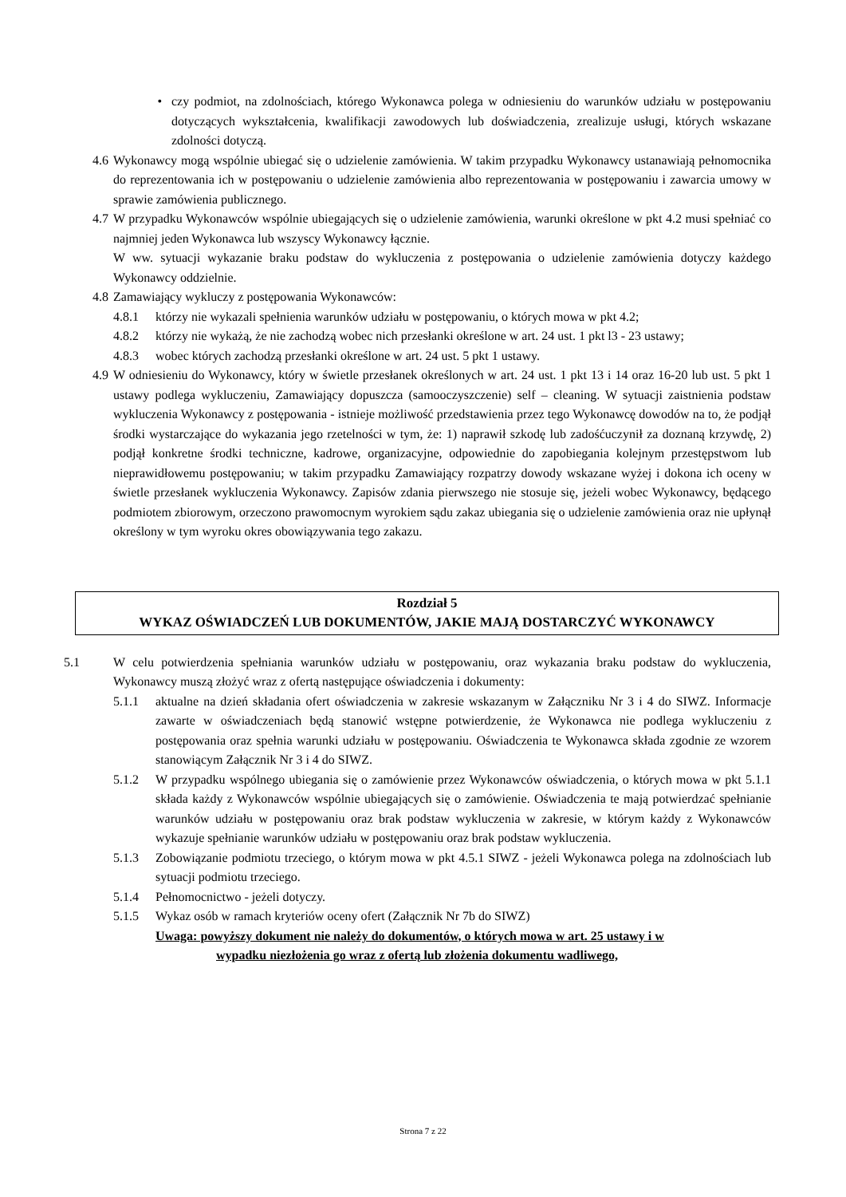• czy podmiot, na zdolnościach, którego Wykonawca polega w odniesieniu do warunków udziału w postępowaniu dotyczących wykształcenia, kwalifikacji zawodowych lub doświadczenia, zrealizuje usługi, których wskazane zdolności dotyczą.
4.6 Wykonawcy mogą wspólnie ubiegać się o udzielenie zamówienia. W takim przypadku Wykonawcy ustanawiają pełnomocnika do reprezentowania ich w postępowaniu o udzielenie zamówienia albo reprezentowania w postępowaniu i zawarcia umowy w sprawie zamówienia publicznego.
4.7 W przypadku Wykonawców wspólnie ubiegających się o udzielenie zamówienia, warunki określone w pkt 4.2 musi spełniać co najmniej jeden Wykonawca lub wszyscy Wykonawcy łącznie.
W ww. sytuacji wykazanie braku podstaw do wykluczenia z postępowania o udzielenie zamówienia dotyczy każdego Wykonawcy oddzielnie.
4.8 Zamawiający wykluczy z postępowania Wykonawców:
4.8.1 którzy nie wykazali spełnienia warunków udziału w postępowaniu, o których mowa w pkt 4.2;
4.8.2 którzy nie wykażą, że nie zachodzą wobec nich przesłanki określone w art. 24 ust. 1 pkt l3 - 23 ustawy;
4.8.3 wobec których zachodzą przesłanki określone w art. 24 ust. 5 pkt 1 ustawy.
4.9 W odniesieniu do Wykonawcy, który w świetle przesłanek określonych w art. 24 ust. 1 pkt 13 i 14 oraz 16-20 lub ust. 5 pkt 1 ustawy podlega wykluczeniu, Zamawiający dopuszcza (samooczyszczenie) self – cleaning. W sytuacji zaistnienia podstaw wykluczenia Wykonawcy z postępowania - istnieje możliwość przedstawienia przez tego Wykonawcę dowodów na to, że podjął środki wystarczające do wykazania jego rzetelności w tym, że: 1) naprawił szkodę lub zadośćuczynił za doznaną krzywdę, 2) podjął konkretne środki techniczne, kadrowe, organizacyjne, odpowiednie do zapobiegania kolejnym przestępstwom lub nieprawidłowemu postępowaniu; w takim przypadku Zamawiający rozpatrzy dowody wskazane wyżej i dokona ich oceny w świetle przesłanek wykluczenia Wykonawcy. Zapisów zdania pierwszego nie stosuje się, jeżeli wobec Wykonawcy, będącego podmiotem zbiorowym, orzeczono prawomocnym wyrokiem sądu zakaz ubiegania się o udzielenie zamówienia oraz nie upłynął określony w tym wyroku okres obowiązywania tego zakazu.
Rozdział 5
WYKAZ OŚWIADCZEŃ LUB DOKUMENTÓW, JAKIE MAJĄ DOSTARCZYĆ WYKONAWCY
5.1 W celu potwierdzenia spełniania warunków udziału w postępowaniu, oraz wykazania braku podstaw do wykluczenia, Wykonawcy muszą złożyć wraz z ofertą następujące oświadczenia i dokumenty:
5.1.1 aktualne na dzień składania ofert oświadczenia w zakresie wskazanym w Załączniku Nr 3 i 4 do SIWZ. Informacje zawarte w oświadczeniach będą stanowić wstępne potwierdzenie, że Wykonawca nie podlega wykluczeniu z postępowania oraz spełnia warunki udziału w postępowaniu. Oświadczenia te Wykonawca składa zgodnie ze wzorem stanowiącym Załącznik Nr 3 i 4 do SIWZ.
5.1.2 W przypadku wspólnego ubiegania się o zamówienie przez Wykonawców oświadczenia, o których mowa w pkt 5.1.1 składa każdy z Wykonawców wspólnie ubiegających się o zamówienie. Oświadczenia te mają potwierdzać spełnianie warunków udziału w postępowaniu oraz brak podstaw wykluczenia w zakresie, w którym każdy z Wykonawców wykazuje spełnianie warunków udziału w postępowaniu oraz brak podstaw wykluczenia.
5.1.3 Zobowiązanie podmiotu trzeciego, o którym mowa w pkt 4.5.1 SIWZ - jeżeli Wykonawca polega na zdolnościach lub sytuacji podmiotu trzeciego.
5.1.4 Pełnomocnictwo - jeżeli dotyczy.
5.1.5 Wykaz osób w ramach kryteriów oceny ofert (Załącznik Nr 7b do SIWZ)
Uwaga: powyższy dokument nie należy do dokumentów, o których mowa w art. 25 ustawy i w
wypadku niezłożenia go wraz z ofertą lub złożenia dokumentu wadliwego,
Strona 7 z 22